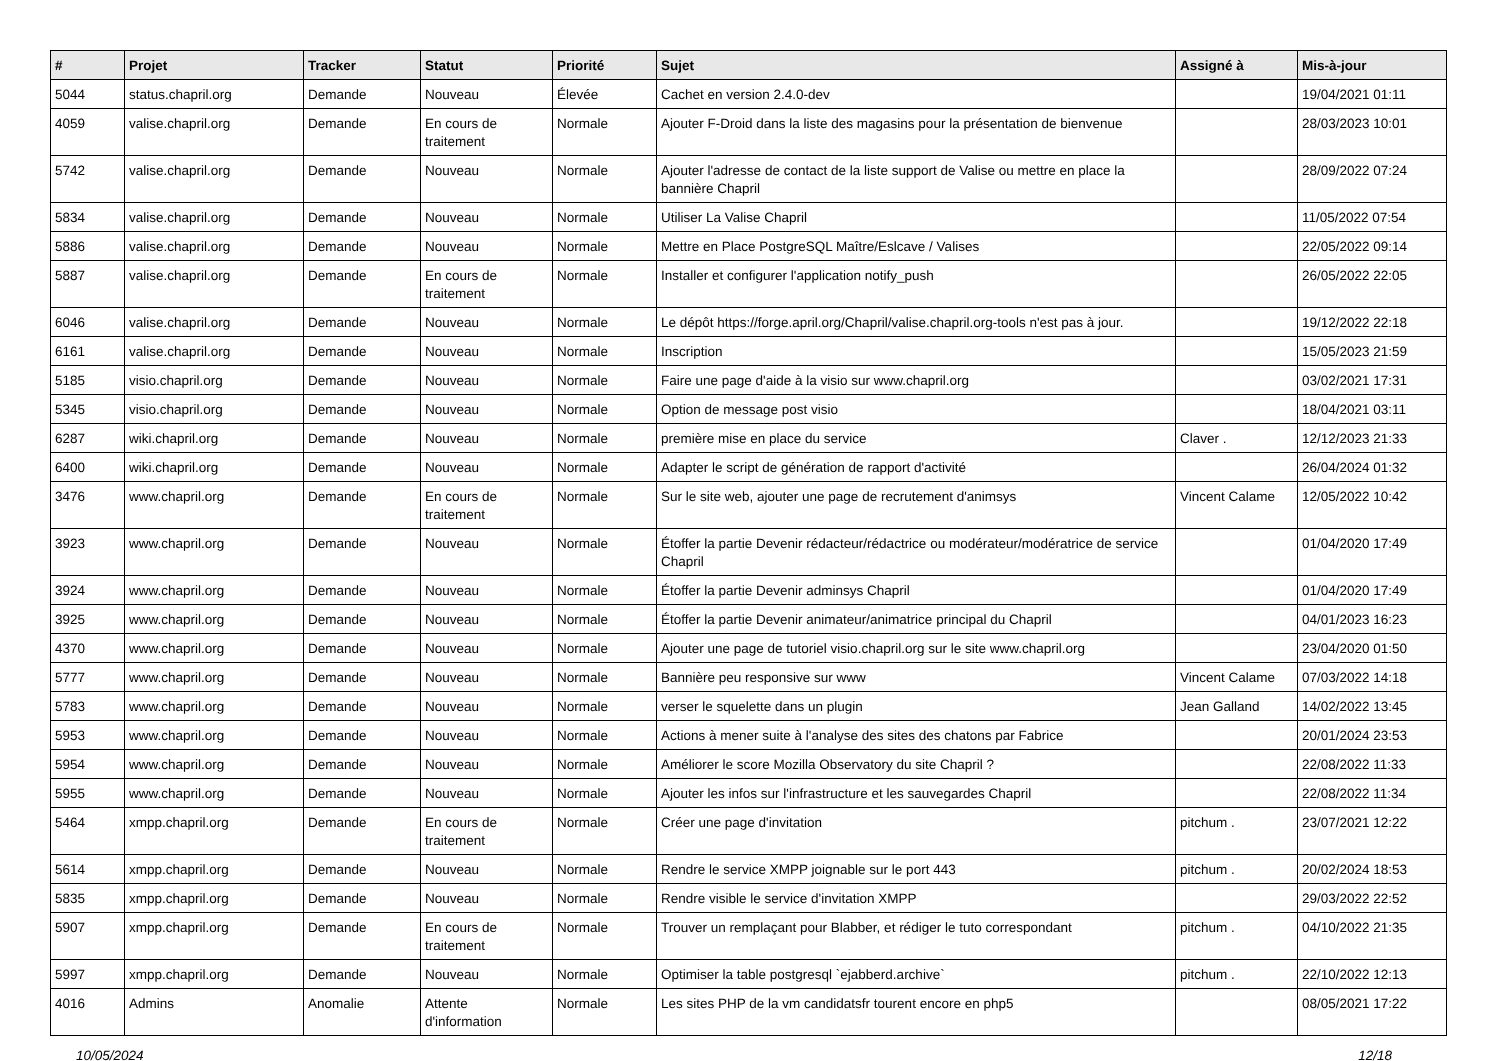| # | Projet | Tracker | Statut | Priorité | Sujet | Assigné à | Mis-à-jour |
| --- | --- | --- | --- | --- | --- | --- | --- |
| 5044 | status.chapril.org | Demande | Nouveau | Élevée | Cachet en version 2.4.0-dev | | 19/04/2021 01:11 |
| 4059 | valise.chapril.org | Demande | En cours de traitement | Normale | Ajouter F-Droid dans la liste des magasins pour la présentation de bienvenue | | 28/03/2023 10:01 |
| 5742 | valise.chapril.org | Demande | Nouveau | Normale | Ajouter l'adresse de contact de la liste support de Valise ou mettre en place la bannière Chapril | | 28/09/2022 07:24 |
| 5834 | valise.chapril.org | Demande | Nouveau | Normale | Utiliser La Valise Chapril | | 11/05/2022 07:54 |
| 5886 | valise.chapril.org | Demande | Nouveau | Normale | Mettre en Place PostgreSQL Maître/Eslcave / Valises | | 22/05/2022 09:14 |
| 5887 | valise.chapril.org | Demande | En cours de traitement | Normale | Installer et configurer l'application notify_push | | 26/05/2022 22:05 |
| 6046 | valise.chapril.org | Demande | Nouveau | Normale | Le dépôt https://forge.april.org/Chapril/valise.chapril.org-tools n'est pas à jour. | | 19/12/2022 22:18 |
| 6161 | valise.chapril.org | Demande | Nouveau | Normale | Inscription | | 15/05/2023 21:59 |
| 5185 | visio.chapril.org | Demande | Nouveau | Normale | Faire une page d'aide à la visio sur www.chapril.org | | 03/02/2021 17:31 |
| 5345 | visio.chapril.org | Demande | Nouveau | Normale | Option de message post visio | | 18/04/2021 03:11 |
| 6287 | wiki.chapril.org | Demande | Nouveau | Normale | première mise en place du service | Claver . | 12/12/2023 21:33 |
| 6400 | wiki.chapril.org | Demande | Nouveau | Normale | Adapter le script de génération de rapport d'activité | | 26/04/2024 01:32 |
| 3476 | www.chapril.org | Demande | En cours de traitement | Normale | Sur le site web, ajouter une page de recrutement d'animsys | Vincent Calame | 12/05/2022 10:42 |
| 3923 | www.chapril.org | Demande | Nouveau | Normale | Étoffer la partie Devenir rédacteur/rédactrice ou modérateur/modératrice de service Chapril | | 01/04/2020 17:49 |
| 3924 | www.chapril.org | Demande | Nouveau | Normale | Étoffer la partie Devenir adminsys Chapril | | 01/04/2020 17:49 |
| 3925 | www.chapril.org | Demande | Nouveau | Normale | Étoffer la partie Devenir animateur/animatrice principal du Chapril | | 04/01/2023 16:23 |
| 4370 | www.chapril.org | Demande | Nouveau | Normale | Ajouter une page de tutoriel visio.chapril.org sur le site www.chapril.org | | 23/04/2020 01:50 |
| 5777 | www.chapril.org | Demande | Nouveau | Normale | Bannière peu responsive sur www | Vincent Calame | 07/03/2022 14:18 |
| 5783 | www.chapril.org | Demande | Nouveau | Normale | verser le squelette dans un plugin | Jean Galland | 14/02/2022 13:45 |
| 5953 | www.chapril.org | Demande | Nouveau | Normale | Actions à mener suite à l'analyse des sites des chatons par Fabrice | | 20/01/2024 23:53 |
| 5954 | www.chapril.org | Demande | Nouveau | Normale | Améliorer le score Mozilla Observatory du site Chapril ? | | 22/08/2022 11:33 |
| 5955 | www.chapril.org | Demande | Nouveau | Normale | Ajouter les infos sur l'infrastructure et les sauvegardes Chapril | | 22/08/2022 11:34 |
| 5464 | xmpp.chapril.org | Demande | En cours de traitement | Normale | Créer une page d'invitation | pitchum . | 23/07/2021 12:22 |
| 5614 | xmpp.chapril.org | Demande | Nouveau | Normale | Rendre le service XMPP joignable sur le port 443 | pitchum . | 20/02/2024 18:53 |
| 5835 | xmpp.chapril.org | Demande | Nouveau | Normale | Rendre visible le service d'invitation XMPP | | 29/03/2022 22:52 |
| 5907 | xmpp.chapril.org | Demande | En cours de traitement | Normale | Trouver un remplaçant pour Blabber, et rédiger le tuto correspondant | pitchum . | 04/10/2022 21:35 |
| 5997 | xmpp.chapril.org | Demande | Nouveau | Normale | Optimiser la table postgresql `ejabberd.archive` | pitchum . | 22/10/2022 12:13 |
| 4016 | Admins | Anomalie | Attente d'information | Normale | Les sites PHP de la vm candidatsfr tourent encore en php5 | | 08/05/2021 17:22 |
10/05/2024 12/18